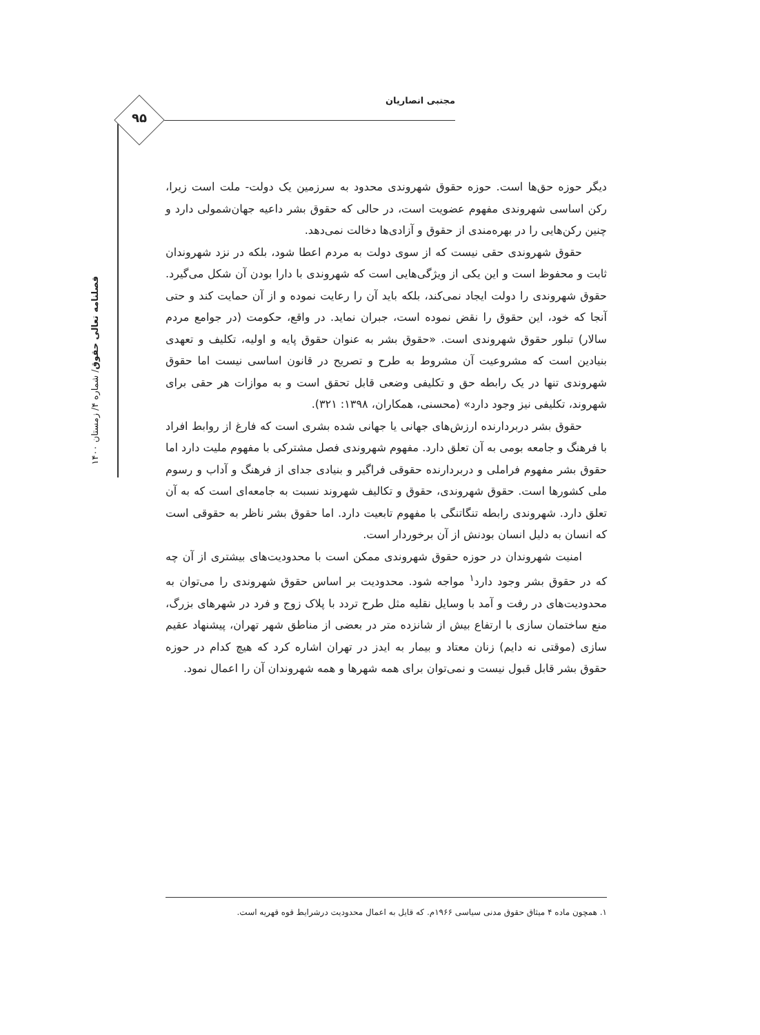مجتبی انصاریان
۹۵
فصلنامه تعالی حقوق/ شماره ۴/ زمستان ۱۴۰۰
دیگر حوزه حق‌ها است. حوزه حقوق شهروندی محدود به سرزمین یک دولت- ملت است زیرا، رکن اساسی شهروندی مفهوم عضویت است، در حالی که حقوق بشر داعیه جهان‌شمولی دارد و چنین رکن‌هایی را در بهره‌مندی از حقوق و آزادی‌ها دخالت نمی‌دهد.
حقوق شهروندی حقی نیست که از سوی دولت به مردم اعطا شود، بلکه در نزد شهروندان ثابت و محفوظ است و این یکی از ویژگی‌هایی است که شهروندی با دارا بودن آن شکل می‌گیرد. حقوق شهروندی را دولت ایجاد نمی‌کند، بلکه باید آن را رعایت نموده و از آن حمایت کند و حتی آنجا که خود، این حقوق را نقض نموده است، جبران نماید. در واقع، حکومت (در جوامع مردم سالار) تبلور حقوق شهروندی است. «حقوق بشر به عنوان حقوق پایه و اولیه، تکلیف و تعهدی بنیادین است که مشروعیت آن مشروط به طرح و تصریح در قانون اساسی نیست اما حقوق شهروندی تنها در یک رابطه حق و تکلیفی وضعی قابل تحقق است و به موازات هر حقی برای شهروند، تکلیفی نیز وجود دارد» (محسنی، همکاران، ۱۳۹۸: ۳۲۱).
حقوق بشر دربردارنده ارزش‌های جهانی یا جهانی شده بشری است که فارغ از روابط افراد با فرهنگ و جامعه بومی به آن تعلق دارد. مفهوم شهروندی فصل مشترکی با مفهوم ملیت دارد اما حقوق بشر مفهوم فراملی و دربردارنده حقوقی فراگیر و بنیادی جدای از فرهنگ و آداب و رسوم ملی کشورها است. حقوق شهروندی، حقوق و تکالیف شهروند نسبت به جامعه‌ای است که به آن تعلق دارد. شهروندی رابطه تنگاتنگی با مفهوم تابعیت دارد. اما حقوق بشر ناظر به حقوقی است که انسان به دلیل انسان بودنش از آن برخوردار است.
امنیت شهروندان در حوزه حقوق شهروندی ممکن است با محدودیت‌های بیشتری از آن چه که در حقوق بشر وجود دارد<sup>۱</sup> مواجه شود. محدودیت بر اساس حقوق شهروندی را می‌توان به محدودیت‌های در رفت و آمد با وسایل نقلیه مثل طرح تردد با پلاک زوج و فرد در شهرهای بزرگ، منع ساختمان سازی با ارتفاع بیش از شانزده متر در بعضی از مناطق شهر تهران، پیشنهاد عقیم سازی (موقتی نه دایم) زنان معتاد و بیمار به ایدز در تهران اشاره کرد که هیچ کدام در حوزه حقوق بشر قابل قبول نیست و نمی‌توان برای همه شهرها و همه شهروندان آن را اعمال نمود.
۱. همچون ماده ۴ میثاق حقوق مدنی سیاسی ۱۹۶۶م. که قایل به اعمال محدودیت درشرایط قوه قهریه است.